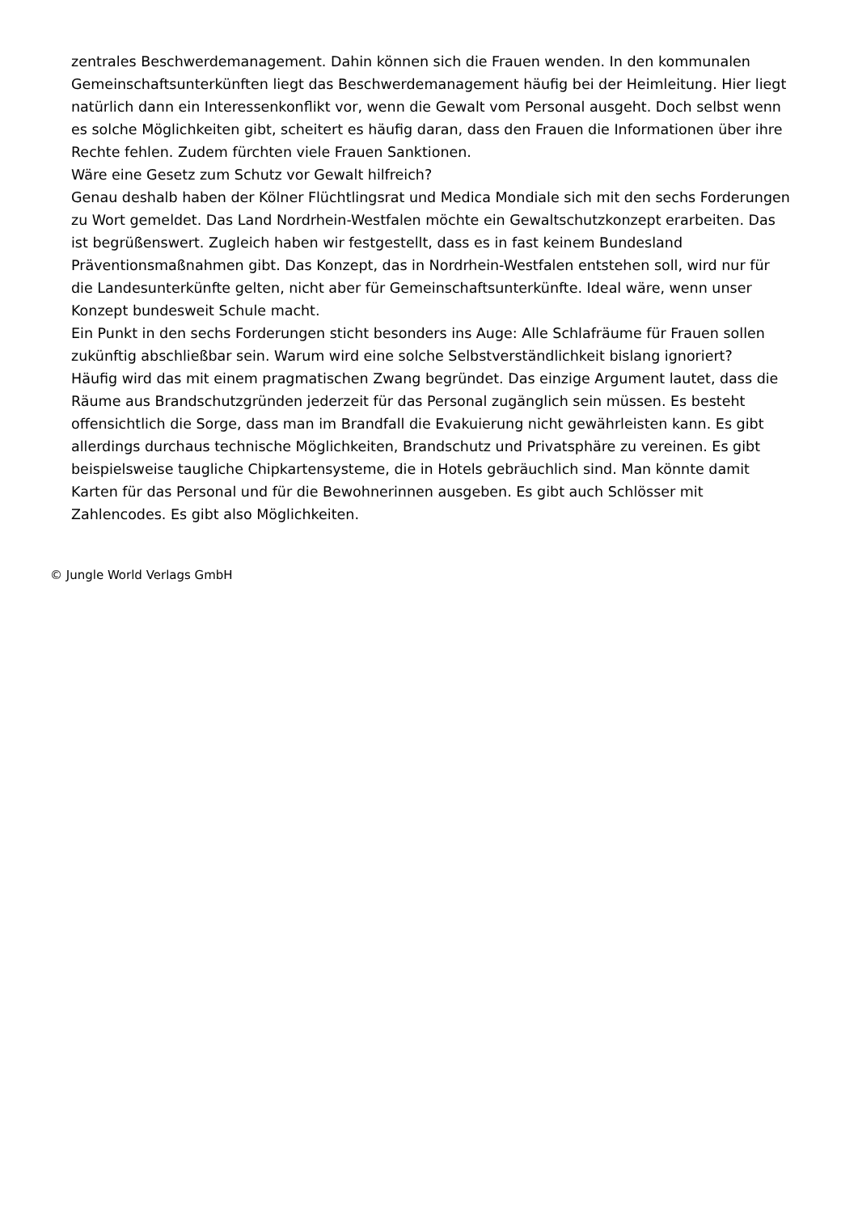zentrales Beschwerdemanagement. Dahin können sich die Frauen wenden. In den kommunalen Gemeinschaftsunterkünften liegt das Beschwerdemanagement häufig bei der Heimleitung. Hier liegt natürlich dann ein Interessenkonflikt vor, wenn die Gewalt vom Personal ausgeht. Doch selbst wenn es solche Möglichkeiten gibt, scheitert es häufig daran, dass den Frauen die Informationen über ihre Rechte fehlen. Zudem fürchten viele Frauen Sanktionen.
Wäre eine Gesetz zum Schutz vor Gewalt hilfreich?
Genau deshalb haben der Kölner Flüchtlingsrat und Medica Mondiale sich mit den sechs Forderungen zu Wort gemeldet. Das Land Nordrhein-Westfalen möchte ein Gewaltschutzkonzept erarbeiten. Das ist begrüßenswert. Zugleich haben wir festgestellt, dass es in fast keinem Bundesland Präventionsmaßnahmen gibt. Das Konzept, das in Nordrhein-Westfalen entstehen soll, wird nur für die Landesunterkünfte gelten, nicht aber für Gemeinschaftsunterkünfte. Ideal wäre, wenn unser Konzept bundesweit Schule macht.
Ein Punkt in den sechs Forderungen sticht besonders ins Auge: Alle Schlafräume für Frauen sollen zukünftig abschließbar sein. Warum wird eine solche Selbstverständlichkeit bislang ignoriert?
Häufig wird das mit einem pragmatischen Zwang begründet. Das einzige Argument lautet, dass die Räume aus Brandschutzgründen jederzeit für das Personal zugänglich sein müssen. Es besteht offensichtlich die Sorge, dass man im Brandfall die Evakuierung nicht gewährleisten kann. Es gibt allerdings durchaus technische Möglichkeiten, Brandschutz und Privatsphäre zu vereinen. Es gibt beispielsweise taugliche Chipkartensysteme, die in Hotels gebräuchlich sind. Man könnte damit Karten für das Personal und für die Bewohnerinnen ausgeben. Es gibt auch Schlösser mit Zahlencodes. Es gibt also Möglichkeiten.
© Jungle World Verlags GmbH